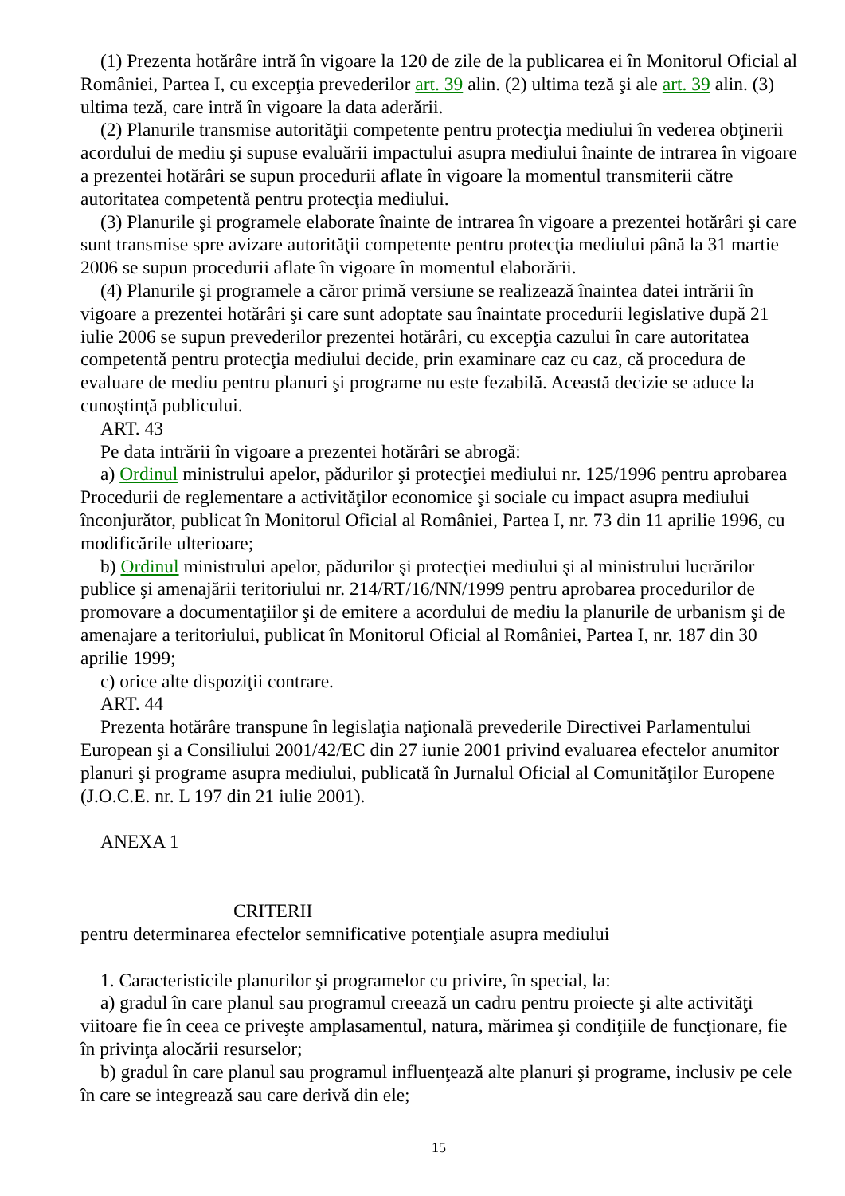(1) Prezenta hotărâre intră în vigoare la 120 de zile de la publicarea ei în Monitorul Oficial al României, Partea I, cu excepţia prevederilor art. 39 alin. (2) ultima teză şi ale art. 39 alin. (3) ultima teză, care intră în vigoare la data aderării.
(2) Planurile transmise autorităţii competente pentru protecţia mediului în vederea obţinerii acordului de mediu şi supuse evaluării impactului asupra mediului înainte de intrarea în vigoare a prezentei hotărâri se supun procedurii aflate în vigoare la momentul transmiterii către autoritatea competentă pentru protecţia mediului.
(3) Planurile şi programele elaborate înainte de intrarea în vigoare a prezentei hotărâri şi care sunt transmise spre avizare autorităţii competente pentru protecţia mediului până la 31 martie 2006 se supun procedurii aflate în vigoare în momentul elaborării.
(4) Planurile şi programele a căror primă versiune se realizează înaintea datei intrării în vigoare a prezentei hotărâri şi care sunt adoptate sau înaintate procedurii legislative după 21 iulie 2006 se supun prevederilor prezentei hotărâri, cu excepţia cazului în care autoritatea competentă pentru protecţia mediului decide, prin examinare caz cu caz, că procedura de evaluare de mediu pentru planuri şi programe nu este fezabilă. Această decizie se aduce la cunoştinţă publicului.
ART. 43
Pe data intrării în vigoare a prezentei hotărâri se abrogă:
a) Ordinul ministrului apelor, pădurilor şi protecţiei mediului nr. 125/1996 pentru aprobarea Procedurii de reglementare a activităţilor economice şi sociale cu impact asupra mediului înconjurător, publicat în Monitorul Oficial al României, Partea I, nr. 73 din 11 aprilie 1996, cu modificările ulterioare;
b) Ordinul ministrului apelor, pădurilor şi protecţiei mediului şi al ministrului lucrărilor publice şi amenajării teritoriului nr. 214/RT/16/NN/1999 pentru aprobarea procedurilor de promovare a documentaţiilor şi de emitere a acordului de mediu la planurile de urbanism şi de amenajare a teritoriului, publicat în Monitorul Oficial al României, Partea I, nr. 187 din 30 aprilie 1999;
c) orice alte dispoziţii contrare.
ART. 44
Prezenta hotărâre transpune în legislaţia naţională prevederile Directivei Parlamentului European şi a Consiliului 2001/42/EC din 27 iunie 2001 privind evaluarea efectelor anumitor planuri şi programe asupra mediului, publicată în Jurnalul Oficial al Comunităţilor Europene (J.O.C.E. nr. L 197 din 21 iulie 2001).
ANEXA 1
CRITERII
pentru determinarea efectelor semnificative potenţiale asupra mediului
1. Caracteristicile planurilor şi programelor cu privire, în special, la:
a) gradul în care planul sau programul creează un cadru pentru proiecte şi alte activităţi viitoare fie în ceea ce priveşte amplasamentul, natura, mărimea şi condiţiile de funcţionare, fie în privinţa alocării resurselor;
b) gradul în care planul sau programul influenţează alte planuri şi programe, inclusiv pe cele în care se integrează sau care derivă din ele;
15